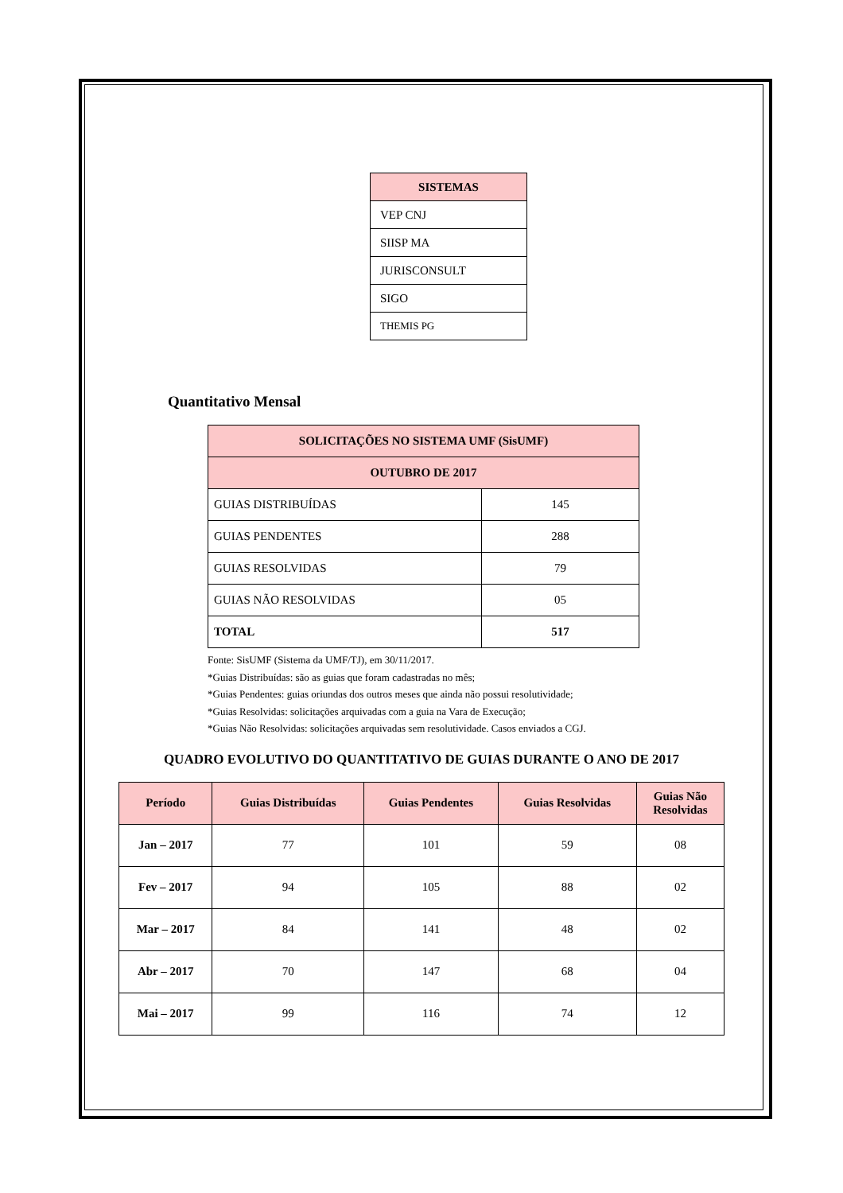| SISTEMAS |
| --- |
| VEP CNJ |
| SIISP MA |
| JURISCONSULT |
| SIGO |
| THEMIS PG |
Quantitativo Mensal
| SOLICITAÇÕES NO SISTEMA UMF (SisUMF) | |
| --- | --- |
| OUTUBRO DE 2017 | |
| GUIAS DISTRIBUÍDAS | 145 |
| GUIAS PENDENTES | 288 |
| GUIAS RESOLVIDAS | 79 |
| GUIAS NÃO RESOLVIDAS | 05 |
| TOTAL | 517 |
Fonte: SisUMF (Sistema da UMF/TJ), em 30/11/2017.
*Guias Distribuídas: são as guias que foram cadastradas no mês;
*Guias Pendentes: guias oriundas dos outros meses que ainda não possui resolutividade;
*Guias Resolvidas: solicitações arquivadas com a guia na Vara de Execução;
*Guias Não Resolvidas: solicitações arquivadas sem resolutividade. Casos enviados a CGJ.
QUADRO EVOLUTIVO DO QUANTITATIVO DE GUIAS DURANTE O ANO DE 2017
| Período | Guias Distribuídas | Guias Pendentes | Guias Resolvidas | Guias Não Resolvidas |
| --- | --- | --- | --- | --- |
| Jan – 2017 | 77 | 101 | 59 | 08 |
| Fev – 2017 | 94 | 105 | 88 | 02 |
| Mar – 2017 | 84 | 141 | 48 | 02 |
| Abr – 2017 | 70 | 147 | 68 | 04 |
| Mai – 2017 | 99 | 116 | 74 | 12 |